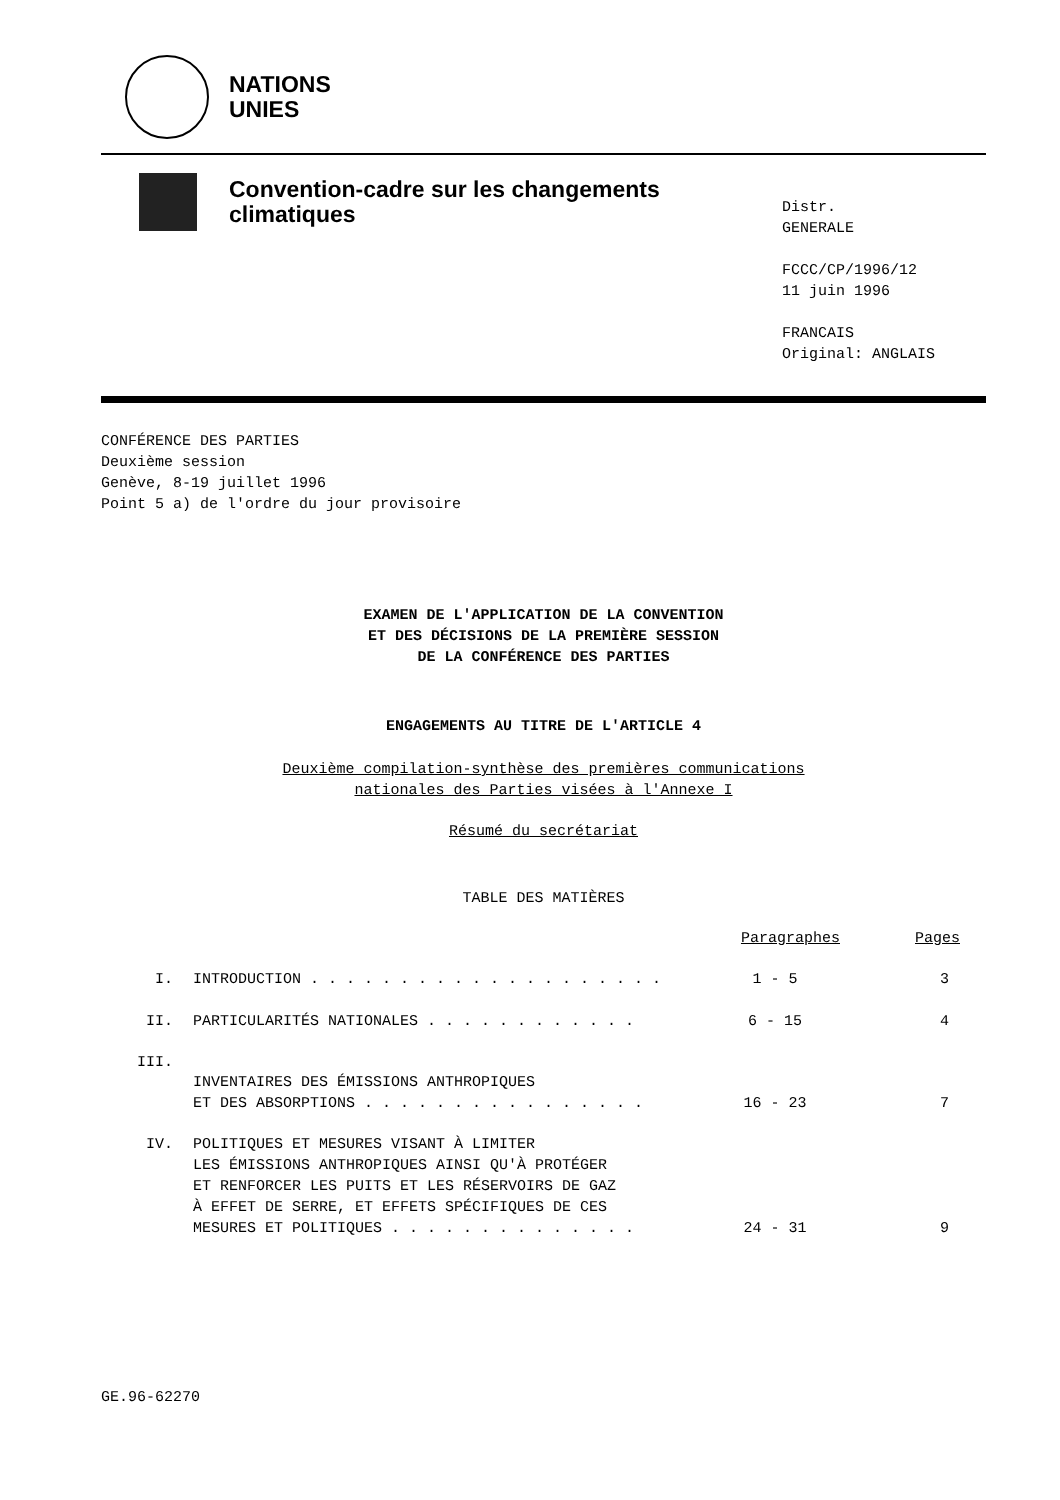NATIONS
UNIES
Convention-cadre sur les changements climatiques
Distr.
GENERALE
FCCC/CP/1996/12
11 juin 1996
FRANCAIS
Original: ANGLAIS
CONFÉRENCE DES PARTIES
Deuxième session
Genève, 8-19 juillet 1996
Point 5 a) de l'ordre du jour provisoire
EXAMEN DE L'APPLICATION DE LA CONVENTION
ET DES DÉCISIONS DE LA PREMIÈRE SESSION
DE LA CONFÉRENCE DES PARTIES
ENGAGEMENTS AU TITRE DE L'ARTICLE 4
Deuxième compilation-synthèse des premières communications
nationales des Parties visées à l'Annexe I
Résumé du secrétariat
TABLE DES MATIÈRES
| | | Paragraphes | Pages |
| --- | --- | --- | --- |
| I. | INTRODUCTION . . . . . . . . . . . . . . . . . . . . | 1 - 5 | 3 |
| II. | PARTICULARITÉS NATIONALES . . . . . . . . . . . . | 6 - 15 | 4 |
| III. | INVENTAIRES DES ÉMISSIONS ANTHROPIQUES ET DES ABSORPTIONS . . . . . . . . . . . . . . . . | 16 - 23 | 7 |
| IV. | POLITIQUES ET MESURES VISANT À LIMITER LES ÉMISSIONS ANTHROPIQUES AINSI QU'À PROTÉGER ET RENFORCER LES PUITS ET LES RÉSERVOIRS DE GAZ À EFFET DE SERRE, ET EFFETS SPÉCIFIQUES DE CES MESURES ET POLITIQUES . . . . . . . . . . . . . . | 24 - 31 | 9 |
GE.96-62270